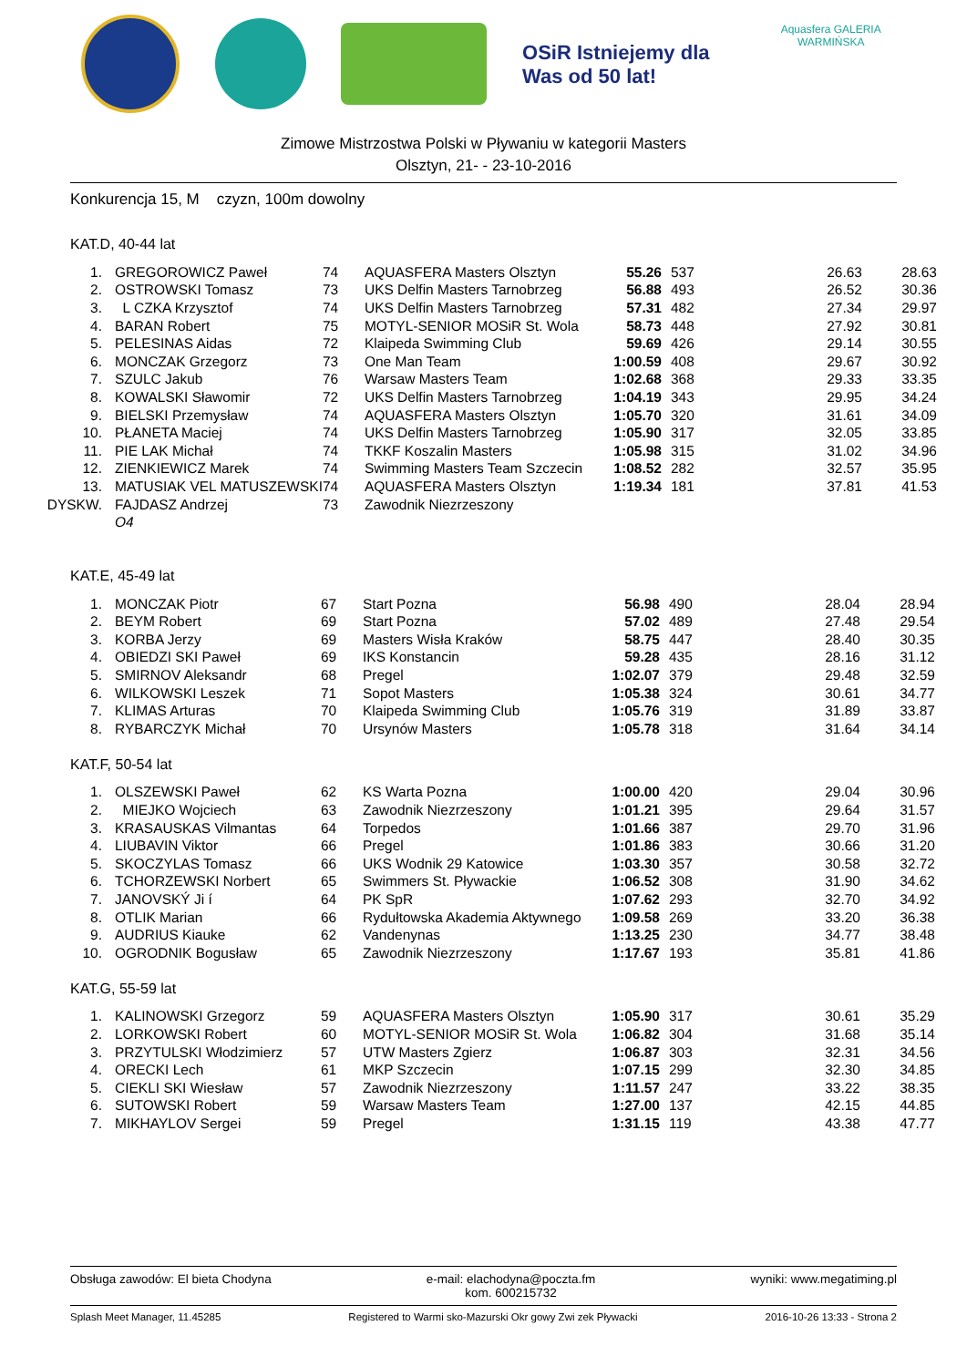OSiR Istniejemy dla Was od 50 lat!
Aquasfera GALERIA WARMIŃSKA
Zimowe Mistrzostwa Polski w Pływaniu w kategorii Masters
Olsztyn, 21- - 23-10-2016
Konkurencja 15, M czyzn, 100m dowolny
KAT.D, 40-44 lat
| 1. | GREGOROWICZ Paweł | 74 | AQUASFERA Masters Olsztyn | 55.26 | 537 | 26.63 | 28.63 |
| 2. | OSTROWSKI Tomasz | 73 | UKS Delfin Masters Tarnobrzeg | 56.88 | 493 | 26.52 | 30.36 |
| 3. | L CZKA Krzysztof | 74 | UKS Delfin Masters Tarnobrzeg | 57.31 | 482 | 27.34 | 29.97 |
| 4. | BARAN Robert | 75 | MOTYL-SENIOR MOSiR St. Wola | 58.73 | 448 | 27.92 | 30.81 |
| 5. | PELESINAS Aidas | 72 | Klaipeda Swimming Club | 59.69 | 426 | 29.14 | 30.55 |
| 6. | MONCZAK Grzegorz | 73 | One Man Team | 1:00.59 | 408 | 29.67 | 30.92 |
| 7. | SZULC Jakub | 76 | Warsaw Masters Team | 1:02.68 | 368 | 29.33 | 33.35 |
| 8. | KOWALSKI Sławomir | 72 | UKS Delfin Masters Tarnobrzeg | 1:04.19 | 343 | 29.95 | 34.24 |
| 9. | BIELSKI Przemysław | 74 | AQUASFERA Masters Olsztyn | 1:05.70 | 320 | 31.61 | 34.09 |
| 10. | PŁANETA Maciej | 74 | UKS Delfin Masters Tarnobrzeg | 1:05.90 | 317 | 32.05 | 33.85 |
| 11. | PIE LAK Michał | 74 | TKKF Koszalin Masters | 1:05.98 | 315 | 31.02 | 34.96 |
| 12. | ZIENKIEWICZ Marek | 74 | Swimming Masters Team Szczecin | 1:08.52 | 282 | 32.57 | 35.95 |
| 13. | MATUSIAK VEL MATUSZEWSKI | 74 | AQUASFERA Masters Olsztyn | 1:19.34 | 181 | 37.81 | 41.53 |
| DYSKW. | FAJDASZ Andrzej | 73 | Zawodnik Niezrzeszony | | | | |
| | O4 | | | | | | |
KAT.E, 45-49 lat
| 1. | MONCZAK Piotr | 67 | Start Pozna | 56.98 | 490 | 28.04 | 28.94 |
| 2. | BEYM Robert | 69 | Start Pozna | 57.02 | 489 | 27.48 | 29.54 |
| 3. | KORBA Jerzy | 69 | Masters Wisła Kraków | 58.75 | 447 | 28.40 | 30.35 |
| 4. | OBIEDZI SKI Paweł | 69 | IKS Konstancin | 59.28 | 435 | 28.16 | 31.12 |
| 5. | SMIRNOV Aleksandr | 68 | Pregel | 1:02.07 | 379 | 29.48 | 32.59 |
| 6. | WILKOWSKI Leszek | 71 | Sopot Masters | 1:05.38 | 324 | 30.61 | 34.77 |
| 7. | KLIMAS Arturas | 70 | Klaipeda Swimming Club | 1:05.76 | 319 | 31.89 | 33.87 |
| 8. | RYBARCZYK Michał | 70 | Ursynów Masters | 1:05.78 | 318 | 31.64 | 34.14 |
KAT.F, 50-54 lat
| 1. | OLSZEWSKI Paweł | 62 | KS Warta Pozna | 1:00.00 | 420 | 29.04 | 30.96 |
| 2. | MIEJKO Wojciech | 63 | Zawodnik Niezrzeszony | 1:01.21 | 395 | 29.64 | 31.57 |
| 3. | KRASAUSKAS Vilmantas | 64 | Torpedos | 1:01.66 | 387 | 29.70 | 31.96 |
| 4. | LIUBAVIN Viktor | 66 | Pregel | 1:01.86 | 383 | 30.66 | 31.20 |
| 5. | SKOCZYLAS Tomasz | 66 | UKS Wodnik 29 Katowice | 1:03.30 | 357 | 30.58 | 32.72 |
| 6. | TCHORZEWSKI Norbert | 65 | Swimmers St. Pływackie | 1:06.52 | 308 | 31.90 | 34.62 |
| 7. | JANOVSKÝ Ji í | 64 | PK SpR | 1:07.62 | 293 | 32.70 | 34.92 |
| 8. | OTLIK Marian | 66 | Rydułtowska Akademia Aktywnego | 1:09.58 | 269 | 33.20 | 36.38 |
| 9. | AUDRIUS Kiauke | 62 | Vandenynas | 1:13.25 | 230 | 34.77 | 38.48 |
| 10. | OGRODNIK Bogusław | 65 | Zawodnik Niezrzeszony | 1:17.67 | 193 | 35.81 | 41.86 |
KAT.G, 55-59 lat
| 1. | KALINOWSKI Grzegorz | 59 | AQUASFERA Masters Olsztyn | 1:05.90 | 317 | 30.61 | 35.29 |
| 2. | LORKOWSKI Robert | 60 | MOTYL-SENIOR MOSiR St. Wola | 1:06.82 | 304 | 31.68 | 35.14 |
| 3. | PRZYTULSKI Włodzimierz | 57 | UTW Masters Zgierz | 1:06.87 | 303 | 32.31 | 34.56 |
| 4. | ORECKI Lech | 61 | MKP Szczecin | 1:07.15 | 299 | 32.30 | 34.85 |
| 5. | CIEKLI SKI Wiesław | 57 | Zawodnik Niezrzeszony | 1:11.57 | 247 | 33.22 | 38.35 |
| 6. | SUTOWSKI Robert | 59 | Warsaw Masters Team | 1:27.00 | 137 | 42.15 | 44.85 |
| 7. | MIKHAYLOV Sergei | 59 | Pregel | 1:31.15 | 119 | 43.38 | 47.77 |
Obsługa zawodów: El bieta Chodyna e-mail: elachodyna@poczta.fm
kom. 600215732 wyniki: www.megatiming.pl
Splash Meet Manager, 11.45285 Registered to Warmi sko-Mazurski Okr gowy Zwi zek Pływacki 2016-10-26 13:33 - Strona 2